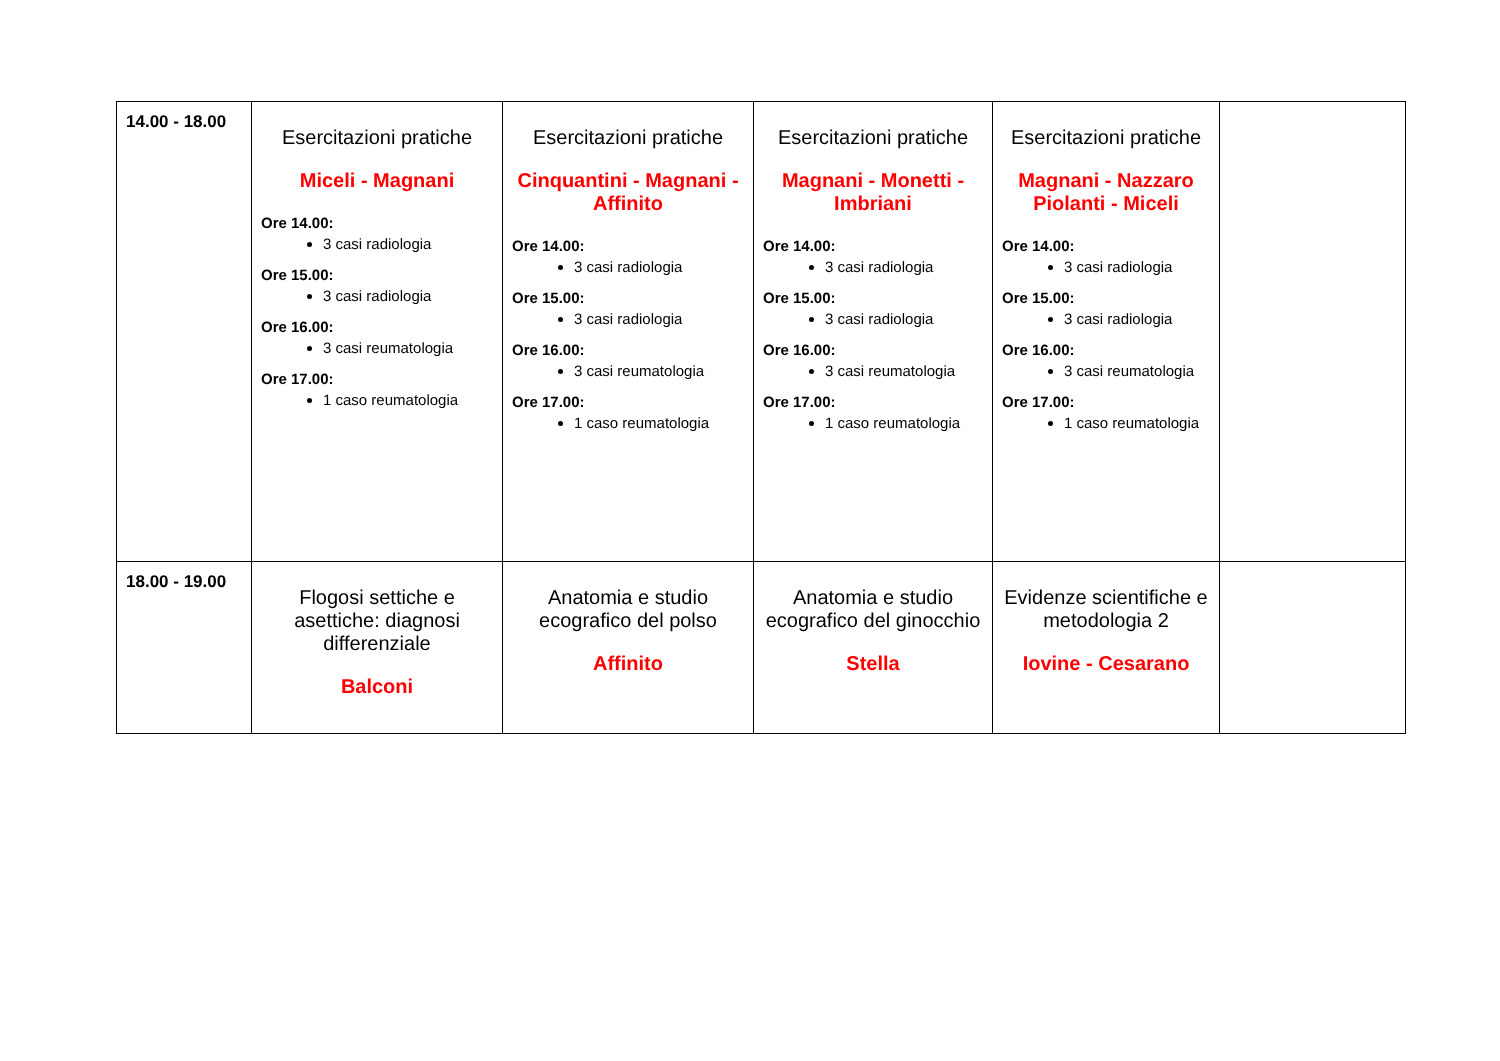| 14.00 - 18.00 | Esercitazioni pratiche Miceli - Magnani Ore 14.00: 3 casi radiologia Ore 15.00: 3 casi radiologia Ore 16.00: 3 casi reumatologia Ore 17.00: 1 caso reumatologia | Esercitazioni pratiche Cinquantini - Magnani - Affinito Ore 14.00: 3 casi radiologia Ore 15.00: 3 casi radiologia Ore 16.00: 3 casi reumatologia Ore 17.00: 1 caso reumatologia | Esercitazioni pratiche Magnani - Monetti - Imbriani Ore 14.00: 3 casi radiologia Ore 15.00: 3 casi radiologia Ore 16.00: 3 casi reumatologia Ore 17.00: 1 caso reumatologia | Esercitazioni pratiche Magnani - Nazzaro Piolanti - Miceli Ore 14.00: 3 casi radiologia Ore 15.00: 3 casi radiologia Ore 16.00: 3 casi reumatologia Ore 17.00: 1 caso reumatologia | |
| 18.00 - 19.00 | Flogosi settiche e asettiche: diagnosi differenziale Balconi | Anatomia e studio ecografico del polso Affinito | Anatomia e studio ecografico del ginocchio Stella | Evidenze scientifiche e metodologia 2 Iovine - Cesarano | |